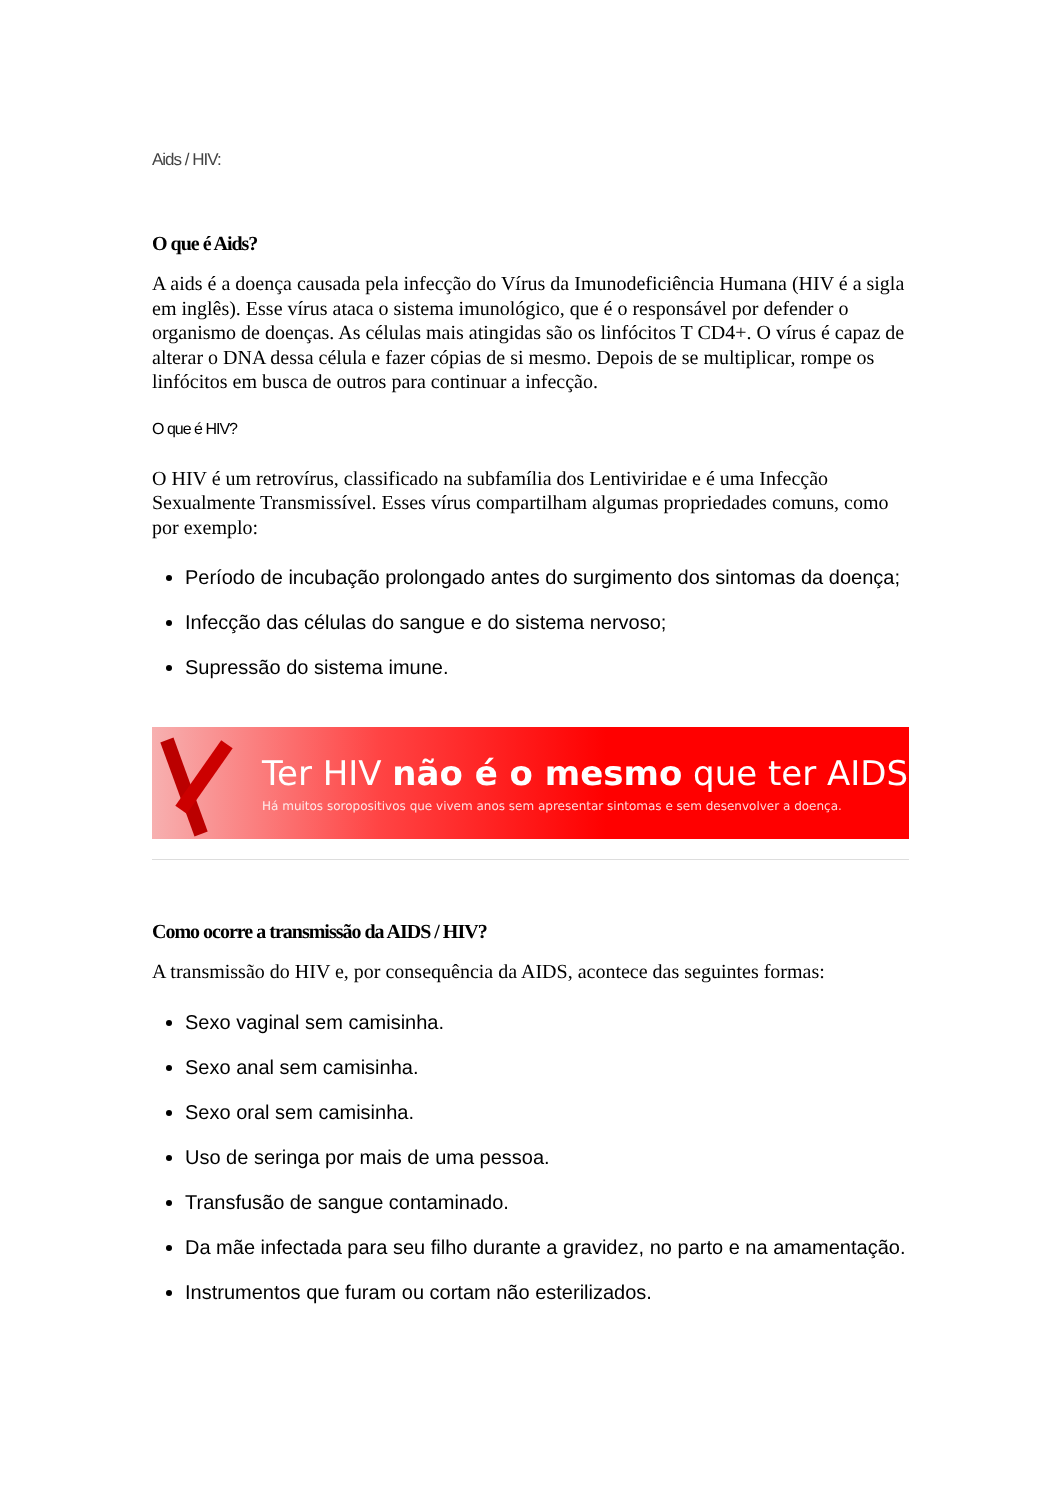Aids / HIV:
O que é Aids?
A aids é a doença causada pela infecção do Vírus da Imunodeficiência Humana (HIV é a sigla em inglês). Esse vírus ataca o sistema imunológico, que é o responsável por defender o organismo de doenças. As células mais atingidas são os linfócitos T CD4+. O vírus é capaz de alterar o DNA dessa célula e fazer cópias de si mesmo. Depois de se multiplicar, rompe os linfócitos em busca de outros para continuar a infecção.
O que é HIV?
O HIV é um retrovírus, classificado na subfamília dos Lentiviridae e é uma Infecção Sexualmente Transmissível. Esses vírus compartilham algumas propriedades comuns, como por exemplo:
Período de incubação prolongado antes do surgimento dos sintomas da doença;
Infecção das células do sangue e do sistema nervoso;
Supressão do sistema imune.
Ter HIV não é o mesmo que ter AIDS
Há muitos soropositivos que vivem anos sem apresentar sintomas e sem desenvolver a doença.
Como ocorre a transmissão da AIDS / HIV?
A transmissão do HIV e, por consequência da AIDS, acontece das seguintes formas:
Sexo vaginal sem camisinha.
Sexo anal sem camisinha.
Sexo oral sem camisinha.
Uso de seringa por mais de uma pessoa.
Transfusão de sangue contaminado.
Da mãe infectada para seu filho durante a gravidez, no parto e na amamentação.
Instrumentos que furam ou cortam não esterilizados.